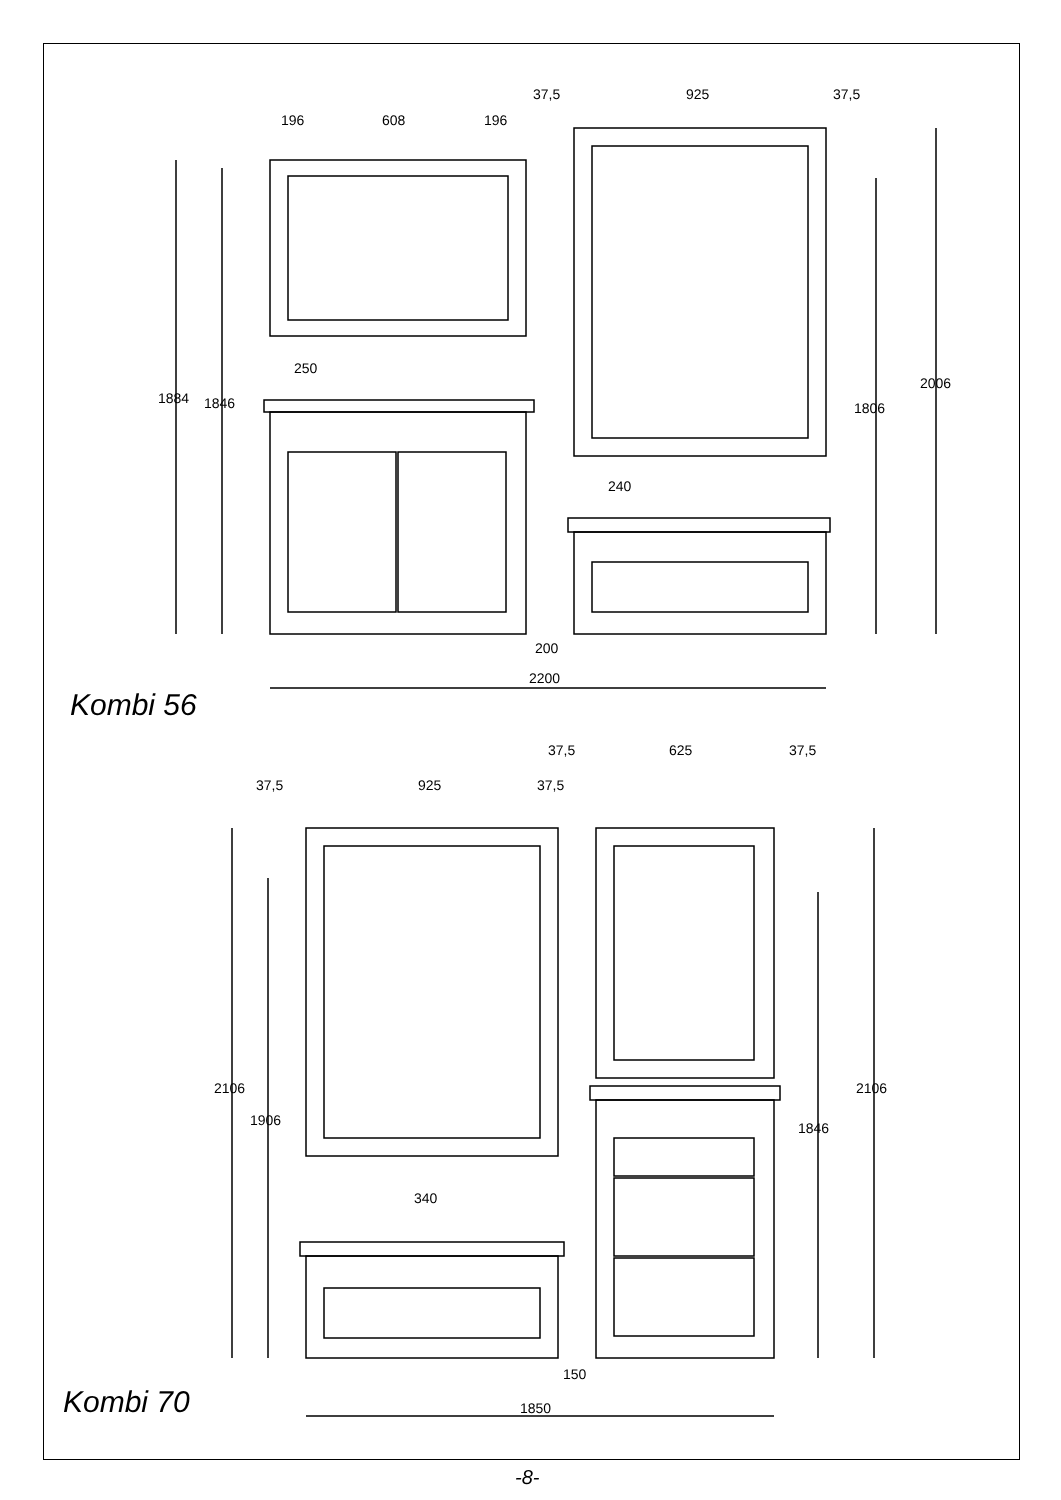Kombi 56
Kombi 70
37,5 925 37,5
196 608 196
250
1884 1846
2006
1806
240
200
2200
37,5 625 37,5
37,5 925 37,5
2106
1906
2106
1846
340
150
1850
-8-